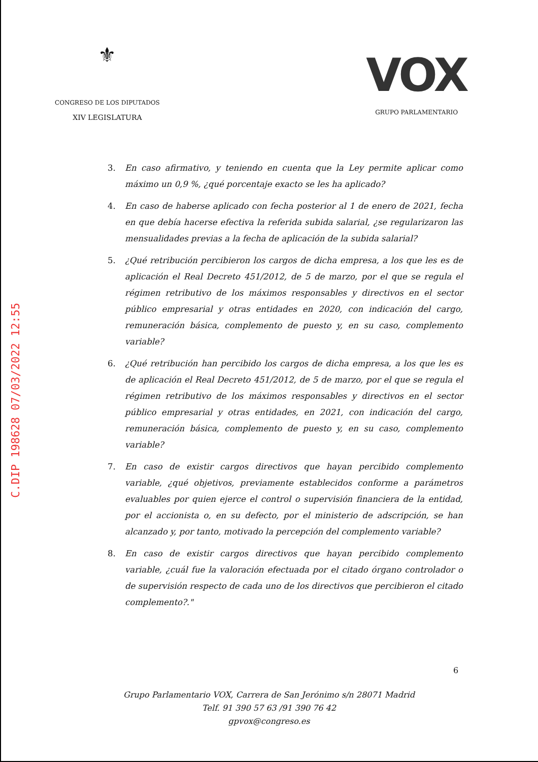C.DIP 198628 07/03/2022 12:55
⚜
CONGRESO DE LOS DIPUTADOS
XIV LEGISLATURA
VOX
GRUPO PARLAMENTARIO
3. En caso afirmativo, y teniendo en cuenta que la Ley permite aplicar como máximo un 0,9 %, ¿qué porcentaje exacto se les ha aplicado?
4. En caso de haberse aplicado con fecha posterior al 1 de enero de 2021, fecha en que debía hacerse efectiva la referida subida salarial, ¿se regularizaron las mensualidades previas a la fecha de aplicación de la subida salarial?
5. ¿Qué retribución percibieron los cargos de dicha empresa, a los que les es de aplicación el Real Decreto 451/2012, de 5 de marzo, por el que se regula el régimen retributivo de los máximos responsables y directivos en el sector público empresarial y otras entidades en 2020, con indicación del cargo, remuneración básica, complemento de puesto y, en su caso, complemento variable?
6. ¿Qué retribución han percibido los cargos de dicha empresa, a los que les es de aplicación el Real Decreto 451/2012, de 5 de marzo, por el que se regula el régimen retributivo de los máximos responsables y directivos en el sector público empresarial y otras entidades, en 2021, con indicación del cargo, remuneración básica, complemento de puesto y, en su caso, complemento variable?
7. En caso de existir cargos directivos que hayan percibido complemento variable, ¿qué objetivos, previamente establecidos conforme a parámetros evaluables por quien ejerce el control o supervisión financiera de la entidad, por el accionista o, en su defecto, por el ministerio de adscripción, se han alcanzado y, por tanto, motivado la percepción del complemento variable?
8. En caso de existir cargos directivos que hayan percibido complemento variable, ¿cuál fue la valoración efectuada por el citado órgano controlador o de supervisión respecto de cada uno de los directivos que percibieron el citado complemento?."
6
Grupo Parlamentario VOX, Carrera de San Jerónimo s/n 28071 Madrid
Telf. 91 390 57 63 /91 390 76 42
gpvox@congreso.es